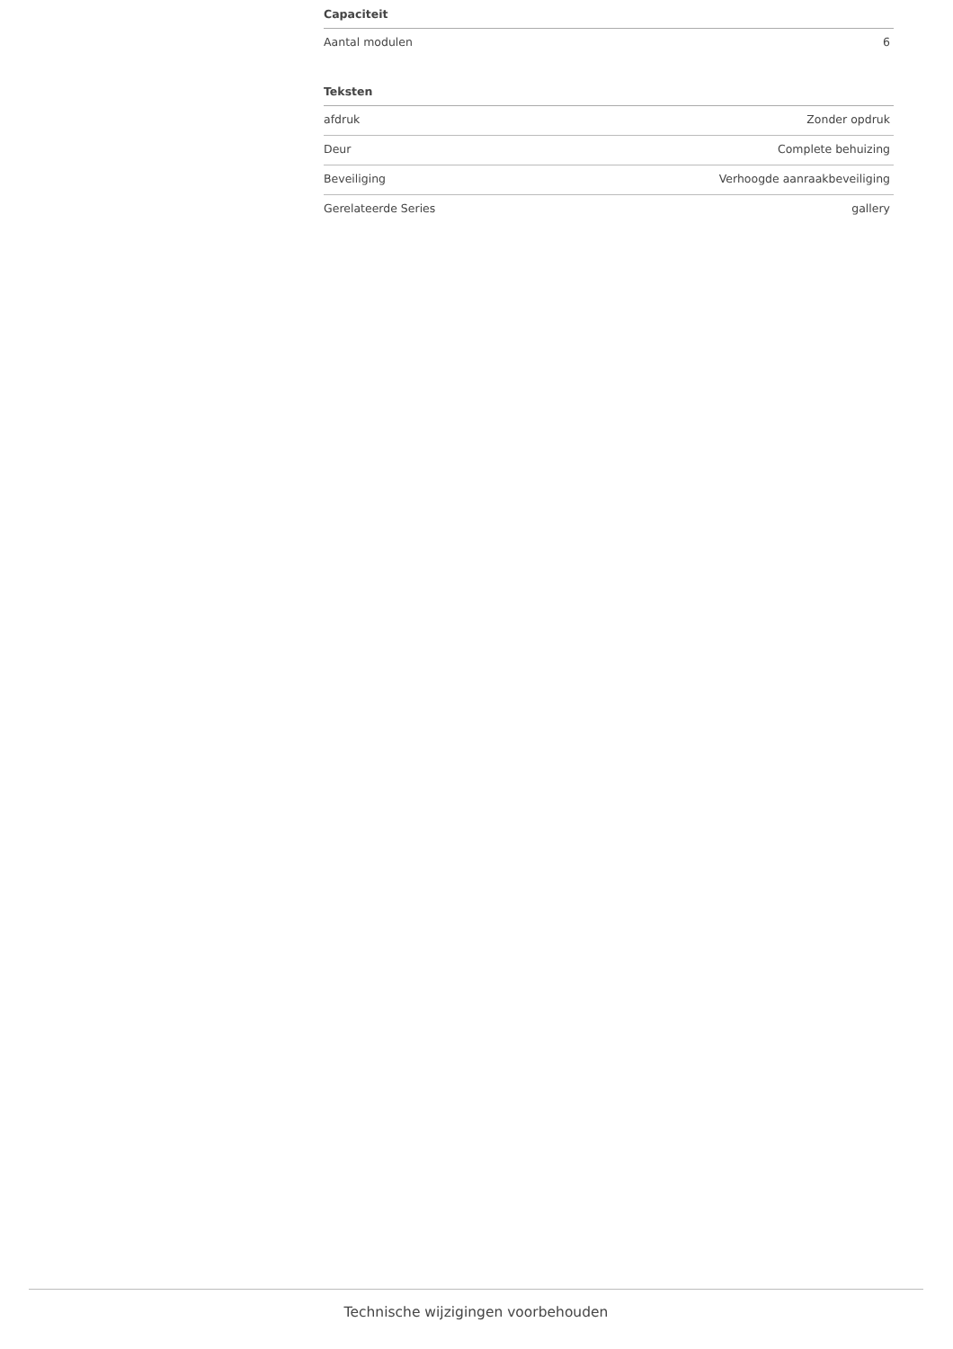| Capaciteit | |
| --- | --- |
| Aantal modulen | 6 |
| Teksten | |
| --- | --- |
| afdruk | Zonder opdruk |
| Deur | Complete behuizing |
| Beveiliging | Verhoogde aanraakbeveiliging |
| Gerelateerde Series | gallery |
Technische wijzigingen voorbehouden